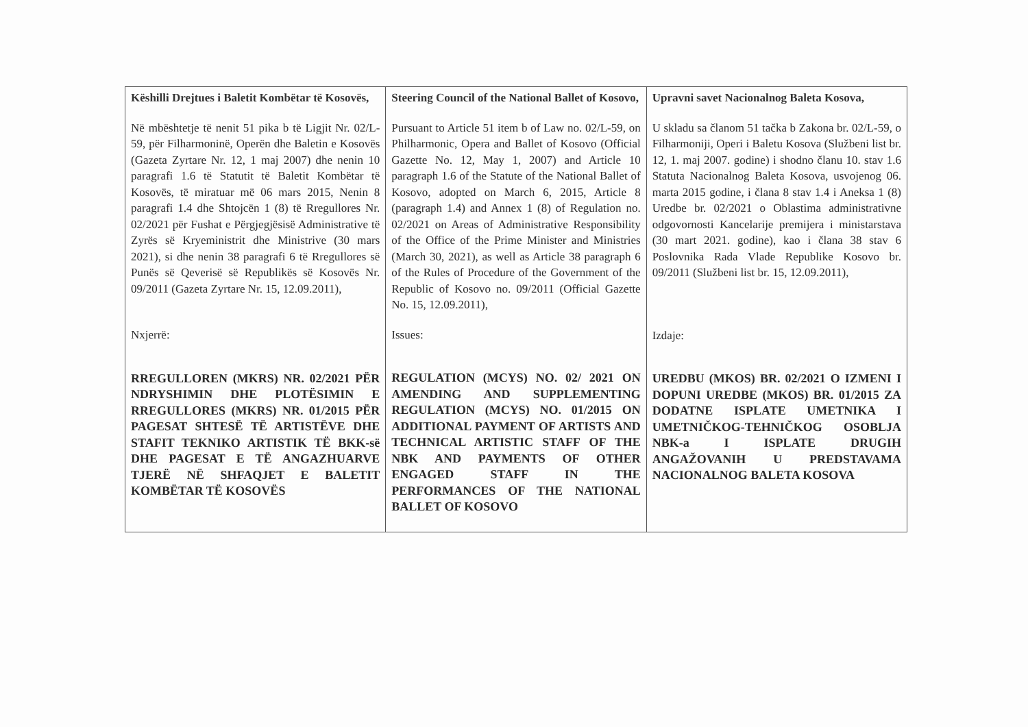| Këshilli Drejtues i Baletit Kombëtar të Kosovës, Në mbështetje të nenit 51 pika b të Ligjit Nr. 02/L-59, për Filharmoninë, Operën dhe Baletin e Kosovës (Gazeta Zyrtare Nr. 12, 1 maj 2007) dhe nenin 10 paragrafi 1.6 të Statutit të Baletit Kombëtar të Kosovës, të miratuar më 06 mars 2015, Nenin 8 paragrafi 1.4 dhe Shtojcën 1 (8) të Rregullores Nr. 02/2021 për Fushat e Përgjegjësisë Administrative të Zyrës së Kryeministrit dhe Ministrive (30 mars 2021), si dhe nenin 38 paragrafi 6 të Rregullores së Punës së Qeverisë së Republikës së Kosovës Nr. 09/2011 (Gazeta Zyrtare Nr. 15, 12.09.2011), Nxjerrë: RREGULLOREN (MKRS) NR. 02/2021 PËR NDRYSHIMIN DHE PLOTËSIMIN E RREGULLORES (MKRS) NR. 01/2015 PËR PAGESAT SHTESË TË ARTISTËVE DHE STAFIT TEKNIKO ARTISTIK TË BKK-së DHE PAGESAT E TË ANGAZHUARVE TJERË NË SHFAQJET E BALETIT KOMBËTAR TË KOSOVËS | Steering Council of the National Ballet of Kosovo, Pursuant to Article 51 item b of Law no. 02/L-59, on Philharmonic, Opera and Ballet of Kosovo (Official Gazette No. 12, May 1, 2007) and Article 10 paragraph 1.6 of the Statute of the National Ballet of Kosovo, adopted on March 6, 2015, Article 8 (paragraph 1.4) and Annex 1 (8) of Regulation no. 02/2021 on Areas of Administrative Responsibility of the Office of the Prime Minister and Ministries (March 30, 2021), as well as Article 38 paragraph 6 of the Rules of Procedure of the Government of the Republic of Kosovo no. 09/2011 (Official Gazette No. 15, 12.09.2011), Issues: REGULATION (MCYS) NO. 02/ 2021 ON AMENDING AND SUPPLEMENTING REGULATION (MCYS) NO. 01/2015 ON ADDITIONAL PAYMENT OF ARTISTS AND TECHNICAL ARTISTIC STAFF OF THE NBK AND PAYMENTS OF OTHER ENGAGED STAFF IN THE PERFORMANCES OF THE NATIONAL BALLET OF KOSOVO | Upravni savet Nacionalnog Baleta Kosova, U skladu sa članom 51 tačka b Zakona br. 02/L-59, o Filharmoniji, Operi i Baletu Kosova (Službeni list br. 12, 1. maj 2007. godine) i shodno članu 10. stav 1.6 Statuta Nacionalnog Baleta Kosova, usvojenog 06. marta 2015 godine, i člana 8 stav 1.4 i Aneksa 1 (8) Uredbe br. 02/2021 o Oblastima administrativne odgovornosti Kancelarije premijera i ministarstava (30 mart 2021. godine), kao i člana 38 stav 6 Poslovnika Rada Vlade Republike Kosovo br. 09/2011 (Službeni list br. 15, 12.09.2011), Izdaje: UREDBU (MKOS) BR. 02/2021 O IZMENI I DOPUNI UREDBE (MKOS) BR. 01/2015 ZA DODATNE ISPLATE UMETNIKA I UMETNIČKOG-TEHNIČKOG OSOBLJA NBK-a I ISPLATE DRUGIH ANGAŽOVANIH U PREDSTAVAMA NACIONALNOG BALETA KOSOVA |